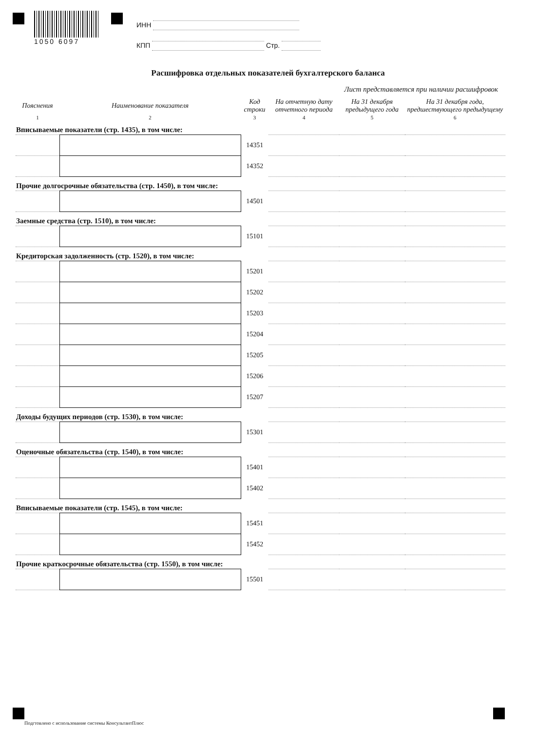1050 6097
ИНН
КПП Стр.
Расшифровка отдельных показателей бухгалтерского баланса
Лист представляется при наличии расшифровок
| Пояснения | Наименование показателя | Код строки | На отчетную дату отчетного периода | На 31 декабря предыдущего года | На 31 декабря года, предшествующего предыдущему |
| --- | --- | --- | --- | --- | --- |
| 1 | 2 | 3 | 4 | 5 | 6 |
| Вписываемые показатели (стр. 1435), в том числе: | | | | | |
| | | 14351 | | | |
| | | 14352 | | | |
| Прочие долгосрочные обязательства (стр. 1450), в том числе: | | | | | |
| | | 14501 | | | |
| Заемные средства (стр. 1510), в том числе: | | | | | |
| | | 15101 | | | |
| Кредиторская задолженность (стр. 1520), в том числе: | | | | | |
| | | 15201 | | | |
| | | 15202 | | | |
| | | 15203 | | | |
| | | 15204 | | | |
| | | 15205 | | | |
| | | 15206 | | | |
| | | 15207 | | | |
| Доходы будущих периодов (стр. 1530), в том числе: | | | | | |
| | | 15301 | | | |
| Оценочные обязательства (стр. 1540), в том числе: | | | | | |
| | | 15401 | | | |
| | | 15402 | | | |
| Вписываемые показатели (стр. 1545), в том числе: | | | | | |
| | | 15451 | | | |
| | | 15452 | | | |
| Прочие краткосрочные обязательства (стр. 1550), в том числе: | | | | | |
| | | 15501 | | | |
Подгтовлено с использование системы КонсультантПлюс